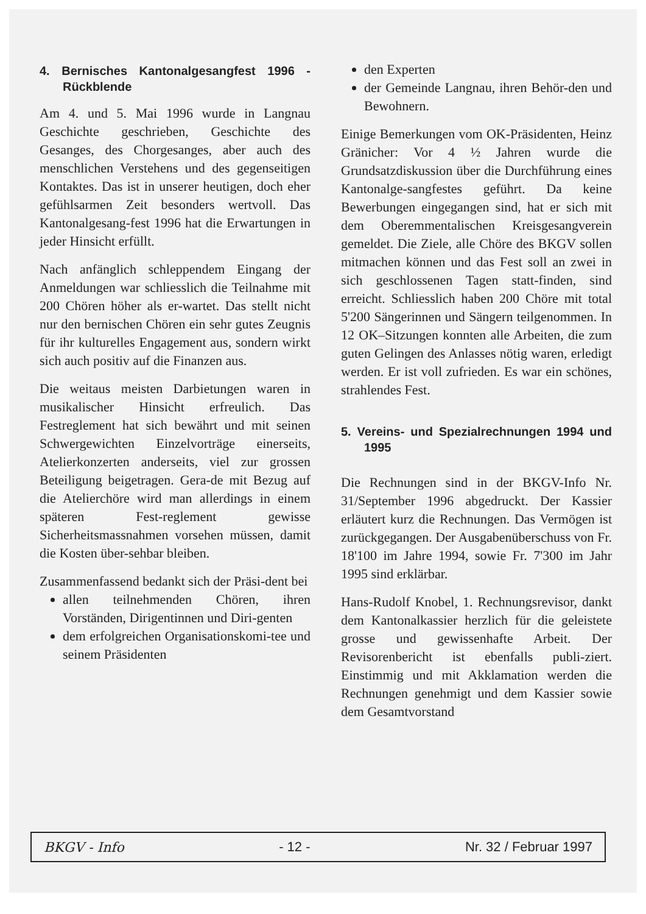4. Bernisches Kantonalgesangfest 1996 - Rückblende
Am 4. und 5. Mai 1996 wurde in Langnau Geschichte geschrieben, Geschichte des Gesanges, des Chorgesanges, aber auch des menschlichen Verstehens und des gegenseitigen Kontaktes. Das ist in unserer heutigen, doch eher gefühlsarmen Zeit besonders wertvoll. Das Kantonalgesang-fest 1996 hat die Erwartungen in jeder Hinsicht erfüllt.
Nach anfänglich schleppendem Eingang der Anmeldungen war schliesslich die Teilnahme mit 200 Chören höher als er-wartet. Das stellt nicht nur den bernischen Chören ein sehr gutes Zeugnis für ihr kulturelles Engagement aus, sondern wirkt sich auch positiv auf die Finanzen aus.
Die weitaus meisten Darbietungen waren in musikalischer Hinsicht erfreulich. Das Festreglement hat sich bewährt und mit seinen Schwergewichten Einzelvorträge einerseits, Atelierkonzerten anderseits, viel zur grossen Beteiligung beigetragen. Gera-de mit Bezug auf die Atelierchöre wird man allerdings in einem späteren Fest-reglement gewisse Sicherheitsmassnahmen vorsehen müssen, damit die Kosten über-sehbar bleiben.
Zusammenfassend bedankt sich der Präsi-dent bei
allen teilnehmenden Chören, ihren Vorständen, Dirigentinnen und Diri-genten
dem erfolgreichen Organisationskomi-tee und seinem Präsidenten
den Experten
der Gemeinde Langnau, ihren Behör-den und Bewohnern.
Einige Bemerkungen vom OK-Präsidenten, Heinz Gränicher: Vor 4 ½ Jahren wurde die Grundsatzdiskussion über die Durchführung eines Kantonalge-sangfestes geführt. Da keine Bewerbungen eingegangen sind, hat er sich mit dem Oberemmentalischen Kreisgesangverein gemeldet. Die Ziele, alle Chöre des BKGV sollen mitmachen können und das Fest soll an zwei in sich geschlossenen Tagen statt-finden, sind erreicht. Schliesslich haben 200 Chöre mit total 5'200 Sängerinnen und Sängern teilgenommen. In 12 OK–Sitzungen konnten alle Arbeiten, die zum guten Gelingen des Anlasses nötig waren, erledigt werden. Er ist voll zufrieden. Es war ein schönes, strahlendes Fest.
5. Vereins- und Spezialrechnungen 1994 und 1995
Die Rechnungen sind in der BKGV-Info Nr. 31/September 1996 abgedruckt. Der Kassier erläutert kurz die Rechnungen. Das Vermögen ist zurückgegangen. Der Ausgabenüberschuss von Fr. 18'100 im Jahre 1994, sowie Fr. 7'300 im Jahr 1995 sind erklärbar.
Hans-Rudolf Knobel, 1. Rechnungsrevisor, dankt dem Kantonalkassier herzlich für die geleistete grosse und gewissenhafte Arbeit. Der Revisorenbericht ist ebenfalls publi-ziert. Einstimmig und mit Akklamation werden die Rechnungen genehmigt und dem Kassier sowie dem Gesamtvorstand
BKGV - Info - 12 - Nr. 32 / Februar 1997